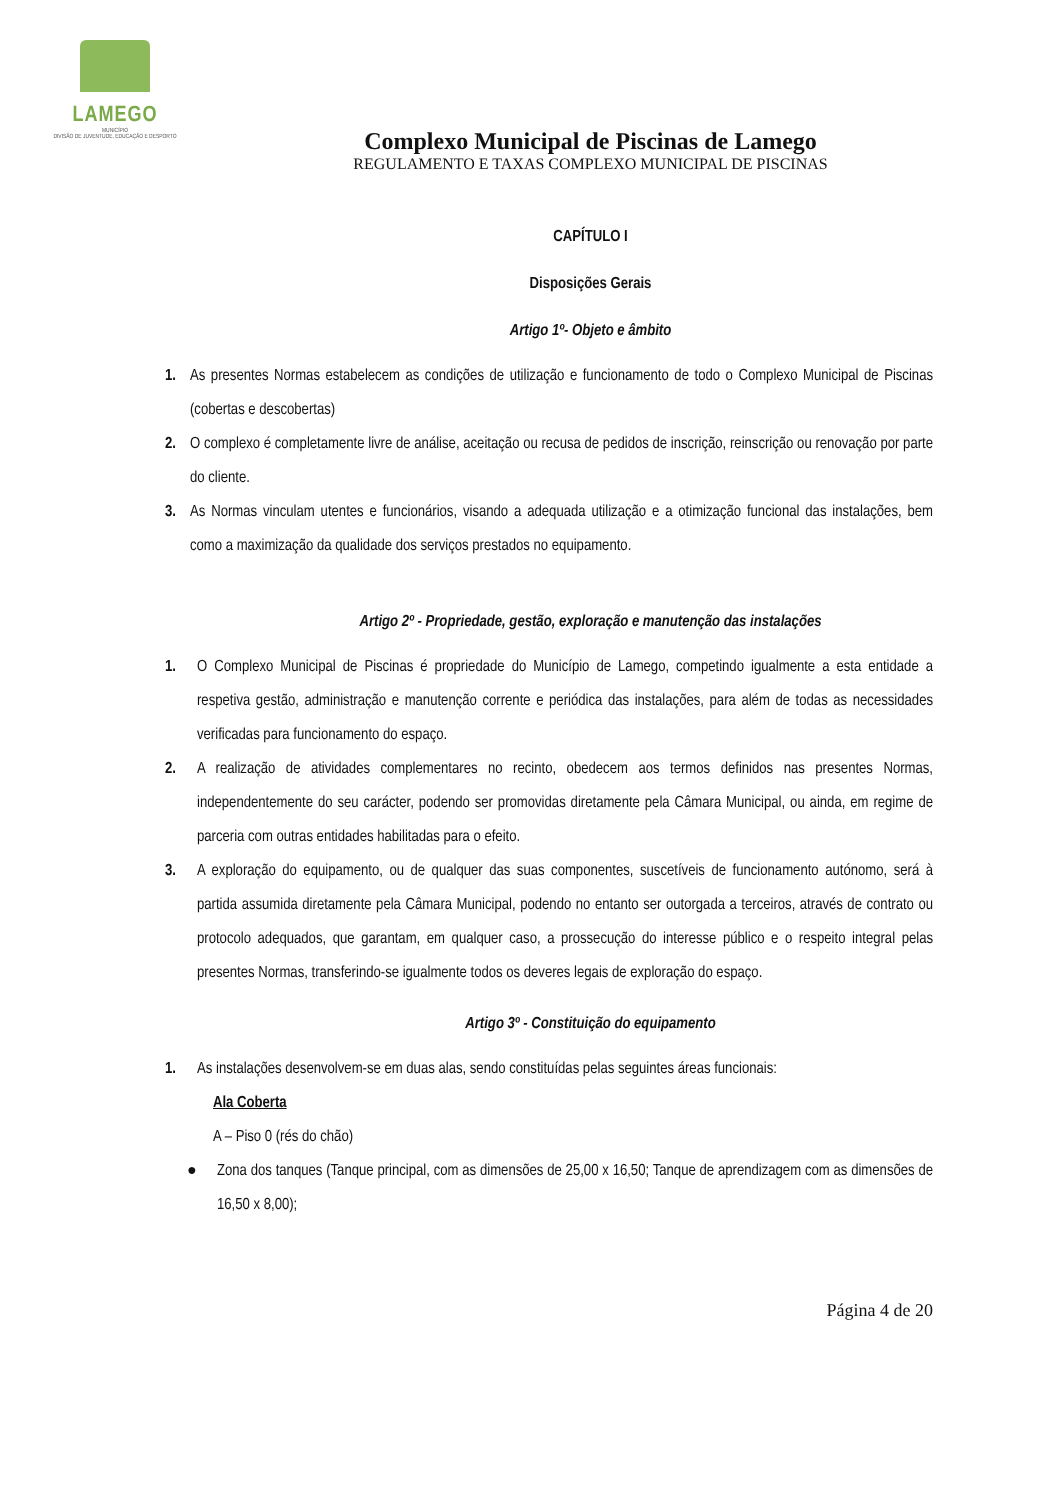LAMEGO
MUNICÍPIO
DIVISÃO DE JUVENTUDE, EDUCAÇÃO E DESPORTO
Complexo Municipal de Piscinas de Lamego
REGULAMENTO E TAXAS COMPLEXO MUNICIPAL DE PISCINAS
CAPÍTULO I
Disposições Gerais
Artigo 1º- Objeto e âmbito
1. As presentes Normas estabelecem as condições de utilização e funcionamento de todo o Complexo Municipal de Piscinas (cobertas e descobertas)
2. O complexo é completamente livre de análise, aceitação ou recusa de pedidos de inscrição, reinscrição ou renovação por parte do cliente.
3. As Normas vinculam utentes e funcionários, visando a adequada utilização e a otimização funcional das instalações, bem como a maximização da qualidade dos serviços prestados no equipamento.
Artigo 2º - Propriedade, gestão, exploração e manutenção das instalações
1. O Complexo Municipal de Piscinas é propriedade do Município de Lamego, competindo igualmente a esta entidade a respetiva gestão, administração e manutenção corrente e periódica das instalações, para além de todas as necessidades verificadas para funcionamento do espaço.
2. A realização de atividades complementares no recinto, obedecem aos termos definidos nas presentes Normas, independentemente do seu carácter, podendo ser promovidas diretamente pela Câmara Municipal, ou ainda, em regime de parceria com outras entidades habilitadas para o efeito.
3. A exploração do equipamento, ou de qualquer das suas componentes, suscetíveis de funcionamento autónomo, será à partida assumida diretamente pela Câmara Municipal, podendo no entanto ser outorgada a terceiros, através de contrato ou protocolo adequados, que garantam, em qualquer caso, a prossecução do interesse público e o respeito integral pelas presentes Normas, transferindo-se igualmente todos os deveres legais de exploração do espaço.
Artigo 3º - Constituição do equipamento
1. As instalações desenvolvem-se em duas alas, sendo constituídas pelas seguintes áreas funcionais:
Ala Coberta
A – Piso 0 (rés do chão)
● Zona dos tanques (Tanque principal, com as dimensões de 25,00 x 16,50; Tanque de aprendizagem com as dimensões de 16,50 x 8,00);
Página 4 de 20